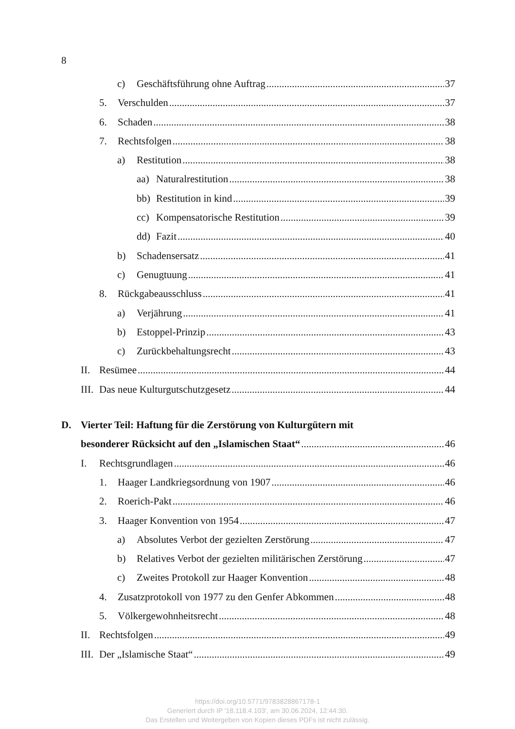8
c) Geschäftsführung ohne Auftrag 37
5. Verschulden 37
6. Schaden 38
7. Rechtsfolgen 38
a) Restitution 38
aa) Naturalrestitution 38
bb) Restitution in kind 39
cc) Kompensatorische Restitution 39
dd) Fazit 40
b) Schadensersatz 41
c) Genugtuung 41
8. Rückgabeausschluss 41
a) Verjährung 41
b) Estoppel-Prinzip 43
c) Zurückbehaltungsrecht 43
II. Resümee 44
III. Das neue Kulturgutschutzgesetz 44
D. Vierter Teil: Haftung für die Zerstörung von Kulturgütern mit
besonderer Rücksicht auf den „Islamischen Staat“ 46
I. Rechtsgrundlagen 46
1. Haager Landkriegsordnung von 1907 46
2. Roerich-Pakt 46
3. Haager Konvention von 1954 47
a) Absolutes Verbot der gezielten Zerstörung 47
b) Relatives Verbot der gezielten militärischen Zerstörung 47
c) Zweites Protokoll zur Haager Konvention 48
4. Zusatzprotokoll von 1977 zu den Genfer Abkommen 48
5. Völkergewohnheitsrecht 48
II. Rechtsfolgen 49
III. Der „Islamische Staat“ 49
https://doi.org/10.5771/9783828867178-1
Generiert durch IP '18.118.4.103', am 30.06.2024, 12:44:30.
Das Erstellen und Weitergeben von Kopien dieses PDFs ist nicht zulässig.